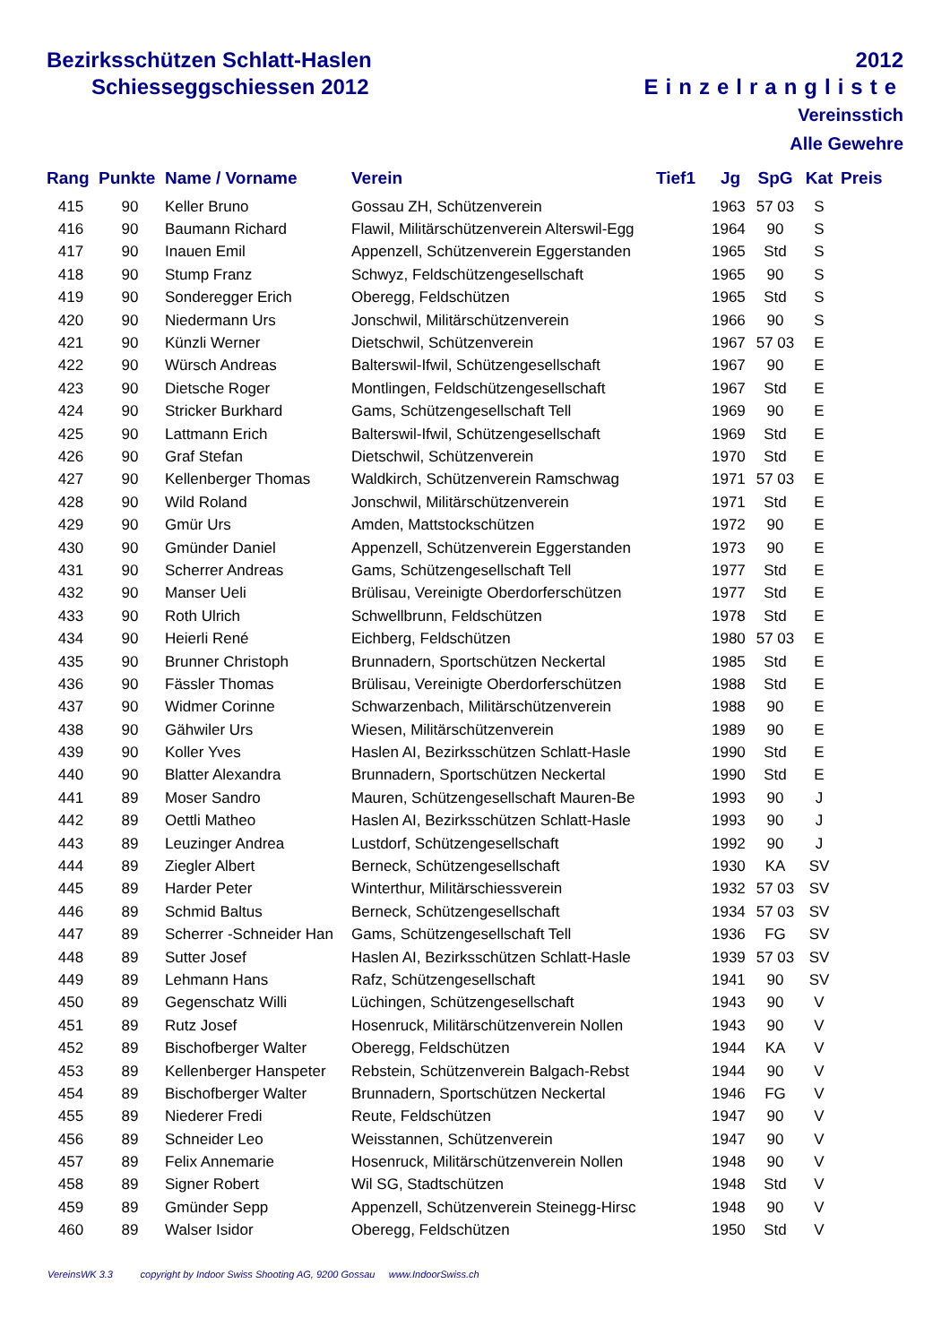Bezirksschützen Schlatt-Haslen
Schiesseggschiessen 2012
2012
Einzelrangliste
Vereinsstich
Alle Gewehre
| Rang | Punkte | Name / Vorname | Verein | Tief1 | Jg | SpG | Kat | Preis |
| --- | --- | --- | --- | --- | --- | --- | --- | --- |
| 415 | 90 | Keller Bruno | Gossau ZH, Schützenverein | | 1963 | 57 03 | S | |
| 416 | 90 | Baumann Richard | Flawil, Militärschützenverein Alterswil-Egg | | 1964 | 90 | S | |
| 417 | 90 | Inauen Emil | Appenzell, Schützenverein Eggerstanden | | 1965 | Std | S | |
| 418 | 90 | Stump Franz | Schwyz, Feldschützengesellschaft | | 1965 | 90 | S | |
| 419 | 90 | Sonderegger Erich | Oberegg, Feldschützen | | 1965 | Std | S | |
| 420 | 90 | Niedermann Urs | Jonschwil, Militärschützenverein | | 1966 | 90 | S | |
| 421 | 90 | Künzli Werner | Dietschwil, Schützenverein | | 1967 | 57 03 | E | |
| 422 | 90 | Würsch Andreas | Balterswil-Ifwil, Schützengesellschaft | | 1967 | 90 | E | |
| 423 | 90 | Dietsche Roger | Montlingen, Feldschützengesellschaft | | 1967 | Std | E | |
| 424 | 90 | Stricker Burkhard | Gams, Schützengesellschaft Tell | | 1969 | 90 | E | |
| 425 | 90 | Lattmann Erich | Balterswil-Ifwil, Schützengesellschaft | | 1969 | Std | E | |
| 426 | 90 | Graf Stefan | Dietschwil, Schützenverein | | 1970 | Std | E | |
| 427 | 90 | Kellenberger Thomas | Waldkirch, Schützenverein Ramschwag | | 1971 | 57 03 | E | |
| 428 | 90 | Wild Roland | Jonschwil, Militärschützenverein | | 1971 | Std | E | |
| 429 | 90 | Gmür Urs | Amden, Mattstockschützen | | 1972 | 90 | E | |
| 430 | 90 | Gmünder Daniel | Appenzell, Schützenverein Eggerstanden | | 1973 | 90 | E | |
| 431 | 90 | Scherrer Andreas | Gams, Schützengesellschaft Tell | | 1977 | Std | E | |
| 432 | 90 | Manser Ueli | Brülisau, Vereinigte Oberdorferschützen | | 1977 | Std | E | |
| 433 | 90 | Roth Ulrich | Schwellbrunn, Feldschützen | | 1978 | Std | E | |
| 434 | 90 | Heierli René | Eichberg, Feldschützen | | 1980 | 57 03 | E | |
| 435 | 90 | Brunner Christoph | Brunnadern, Sportschützen Neckertal | | 1985 | Std | E | |
| 436 | 90 | Fässler Thomas | Brülisau, Vereinigte Oberdorferschützen | | 1988 | Std | E | |
| 437 | 90 | Widmer Corinne | Schwarzenbach, Militärschützenverein | | 1988 | 90 | E | |
| 438 | 90 | Gähwiler Urs | Wiesen, Militärschützenverein | | 1989 | 90 | E | |
| 439 | 90 | Koller Yves | Haslen AI, Bezirksschützen Schlatt-Hasle | | 1990 | Std | E | |
| 440 | 90 | Blatter Alexandra | Brunnadern, Sportschützen Neckertal | | 1990 | Std | E | |
| 441 | 89 | Moser Sandro | Mauren, Schützengesellschaft Mauren-Be | | 1993 | 90 | J | |
| 442 | 89 | Oettli Matheo | Haslen AI, Bezirksschützen Schlatt-Hasle | | 1993 | 90 | J | |
| 443 | 89 | Leuzinger Andrea | Lustdorf, Schützengesellschaft | | 1992 | 90 | J | |
| 444 | 89 | Ziegler Albert | Berneck, Schützengesellschaft | | 1930 | KA | SV | |
| 445 | 89 | Harder Peter | Winterthur, Militärschiessverein | | 1932 | 57 03 | SV | |
| 446 | 89 | Schmid Baltus | Berneck, Schützengesellschaft | | 1934 | 57 03 | SV | |
| 447 | 89 | Scherrer -Schneider Han | Gams, Schützengesellschaft Tell | | 1936 | FG | SV | |
| 448 | 89 | Sutter Josef | Haslen AI, Bezirksschützen Schlatt-Hasle | | 1939 | 57 03 | SV | |
| 449 | 89 | Lehmann Hans | Rafz, Schützengesellschaft | | 1941 | 90 | SV | |
| 450 | 89 | Gegenschatz Willi | Lüchingen, Schützengesellschaft | | 1943 | 90 | V | |
| 451 | 89 | Rutz Josef | Hosenruck, Militärschützenverein Nollen | | 1943 | 90 | V | |
| 452 | 89 | Bischofberger Walter | Oberegg, Feldschützen | | 1944 | KA | V | |
| 453 | 89 | Kellenberger Hanspeter | Rebstein, Schützenverein Balgach-Rebst | | 1944 | 90 | V | |
| 454 | 89 | Bischofberger Walter | Brunnadern, Sportschützen Neckertal | | 1946 | FG | V | |
| 455 | 89 | Niederer Fredi | Reute, Feldschützen | | 1947 | 90 | V | |
| 456 | 89 | Schneider Leo | Weisstannen, Schützenverein | | 1947 | 90 | V | |
| 457 | 89 | Felix Annemarie | Hosenruck, Militärschützenverein Nollen | | 1948 | 90 | V | |
| 458 | 89 | Signer Robert | Wil SG, Stadtschützen | | 1948 | Std | V | |
| 459 | 89 | Gmünder Sepp | Appenzell, Schützenverein Steinegg-Hirsc | | 1948 | 90 | V | |
| 460 | 89 | Walser Isidor | Oberegg, Feldschützen | | 1950 | Std | V | |
VereinsWK 3.3 copyright by Indoor Swiss Shooting AG, 9200 Gossau www.IndoorSwiss.ch